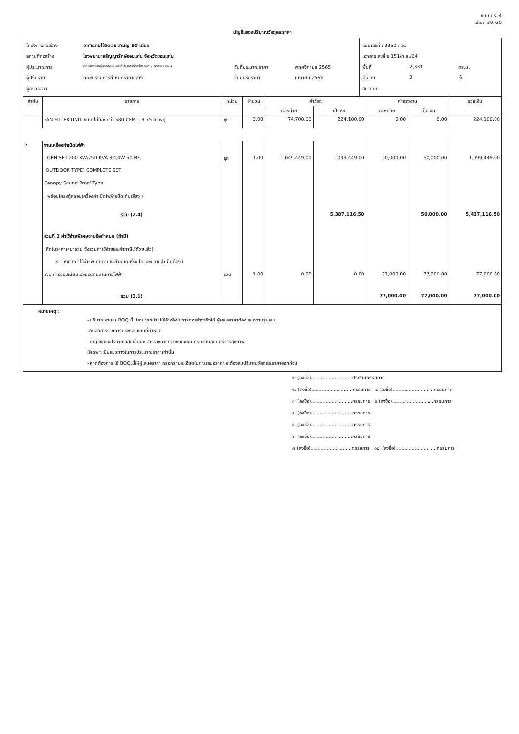แบบ ปร. 4
แผ่นที่ 30 /30
บัญชีแสดงปริมาณวัสดุและราคา
| / โครงการก่อสร้าง / อาคารคนไข้จิตเวช สามัญ 90 เตียง / / / / สถานที่ก่อสร้าง / โรงพยาบาลธัญญารักษ์ขอนแก่น จังหวัดขอนแก่น / / / / ผู้ประมาณการ / คณะทำงานกลุ่มออกแบบและกำกับการก่อสร้าง เขต 7 กองแบบแผน / วันที่ประมาณราคา / พฤศจิกายน 2565 / / ผู้ปรับราคา / คณะกรรมการกำหนดราคากลาง / วันที่ปรับราคา / เมษายน 2566 / / ผู้ตรวจสอบ / / / / | / แบบเลขที่ : 9950 / 52 / / / / เอกสารเลขที่ ข.151/ก.ย./64 / / / / พื้นที่ / 2,331 / ตร.ม. / / จำนวน / 3 / ชั้น / / สถาปนิก / / / |
| ลำดับ | รายการ | หน่วย | จำนวน | ค่าวัสดุ | | ค่าแรงงาน | | รวมเงิน |
| --- | --- | --- | --- | --- | --- | --- | --- | --- |
| | | | | ต่อหน่วย | เป็นเงิน | ต่อหน่วย | เป็นเงิน | |
| | FAN FILTER UNIT ขนาดไม่น้อยกว่า 580 CFM. , 3.75 in.wg | ชุด | 3.00 | 74,700.00 | 224,100.00 | 0.00 | 0.00 | 224,100.00 |
| 3 | งานเครื่องกำเนิดไฟฟ้า | | | | | | | |
| | - GEN SET 200 KW/250 KVA 3Ø,4W 50 Hz, | ชุด | 1.00 | 1,049,449.00 | 1,049,449.00 | 50,000.00 | 50,000.00 | 1,099,449.00 |
| | (OUTDOOR TYPE) COMPLETE SET | | | | | | | |
| | Canopy Sound Proof Type | | | | | | | |
| | ( พร้อมโครงตู้ครอบเครื่องกำเนิดไฟฟ้าชนิดเก็บเสียง ) | | | | | | | |
| | รวม (2.4) | | | | 5,387,116.50 | | 50,000.00 | 5,437,116.50 |
| | ส่วนที่ 3 ค่าใช้จ่ายพิเศษตามข้อกำหนด (ถ้ามี) | | | | | | | |
| | (คิดในราคาเหมารวม ซึ่งรวมค่าใช้จ่ายและค่าภาษีไว้ด้วยแล้ว) | | | | | | | |
| | 3.1 หมวดค่าใช้จ่ายพิเศษตามข้อกำหนด เงื่อนไข และความจำเป็นต้องมี | | | | | | | |
| | 3.1 ค่าธรรมเนียมและประสานงานการไฟฟ้า | รวม | 1.00 | 0.00 | 0.00 | 77,000.00 | 77,000.00 | 77,000.00 |
| | รวม (3.1) | | | | | 77,000.00 | 77,000.00 | 77,000.00 |
หมายเหตุ :
- ปริมาณงานใน BOQ.นี้ไม่สามารถนำไปใช้อ้างอิงในการก่อสร้างจริงได้ ผู้เสนอราคาต้องเสนอตามรูปแบบ
และเอกสารรายการประกอบแบบที่กำหนด
- บัญชีแสดงปริมาณวัสดุเป็นเอกสารราชการกองแบบแผน กรมสนับสนุนบริการสุขภาพ
ใช้เฉพาะเป็นแนวทางในการประมาณราคาเท่านั้น
- หากต้องการ ใช้ BOQ.นี้ให้ผู้เสนอราคา กรอกรายละเอียดในการเสนอราคา จะต้องลบปริมาณวัสดุและราคาออกก่อน
๑. (ลงชื่อ)............................ประธานกรรมการ
๒. (ลงชื่อ)............................กรรมการ ๘ (ลงชื่อ)............................กรรมการ
๓. (ลงชื่อ)............................กรรมการ ๙ (ลงชื่อ)............................กรรมการ
๔. (ลงชื่อ)............................กรรมการ
๕. (ลงชื่อ)............................กรรมการ
๖. (ลงชื่อ)............................กรรมการ
๗ (ลงชื่อ)............................กรรมการ ๑๐. (ลงชื่อ)............................กรรมการ